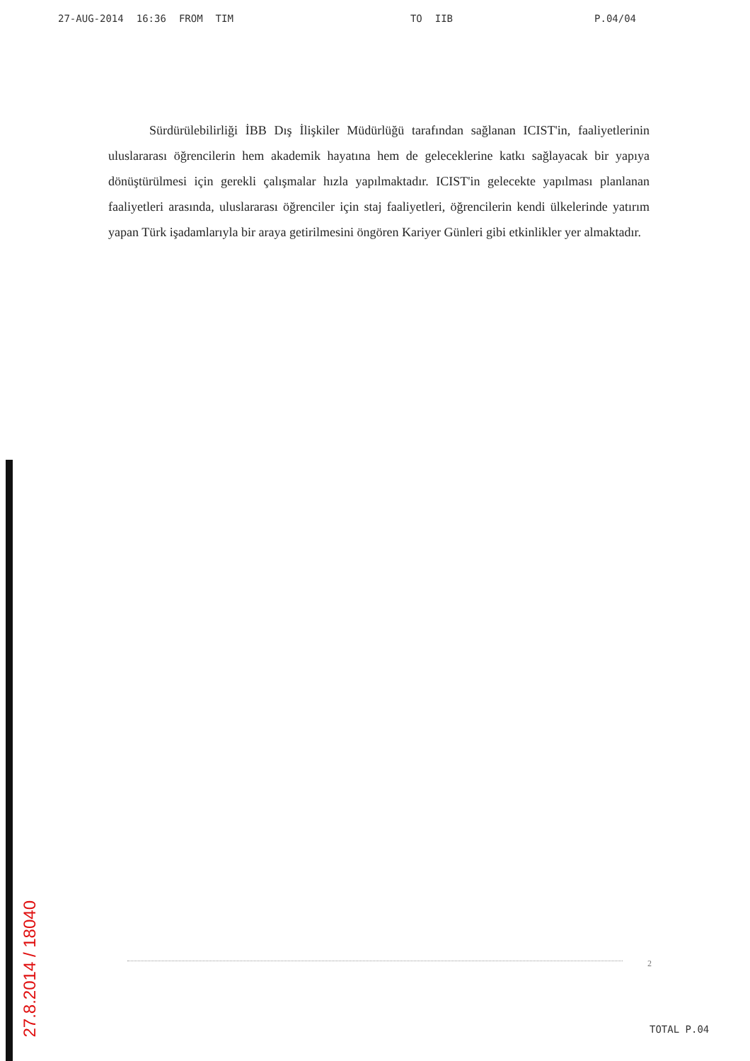27-AUG-2014 16:36 FROM TIM TO IIB P.04/04
Sürdürülebilirliği İBB Dış İlişkiler Müdürlüğü tarafından sağlanan ICIST'in, faaliyetlerinin uluslararası öğrencilerin hem akademik hayatına hem de geleceklerine katkı sağlayacak bir yapıya dönüştürülmesi için gerekli çalışmalar hızla yapılmaktadır. ICIST'in gelecekte yapılması planlanan faaliyetleri arasında, uluslararası öğrenciler için staj faaliyetleri, öğrencilerin kendi ülkelerinde yatırım yapan Türk işadamlarıyla bir araya getirilmesini öngören Kariyer Günleri gibi etkinlikler yer almaktadır.
2
27.8.2014 / 18040
TOTAL P.04